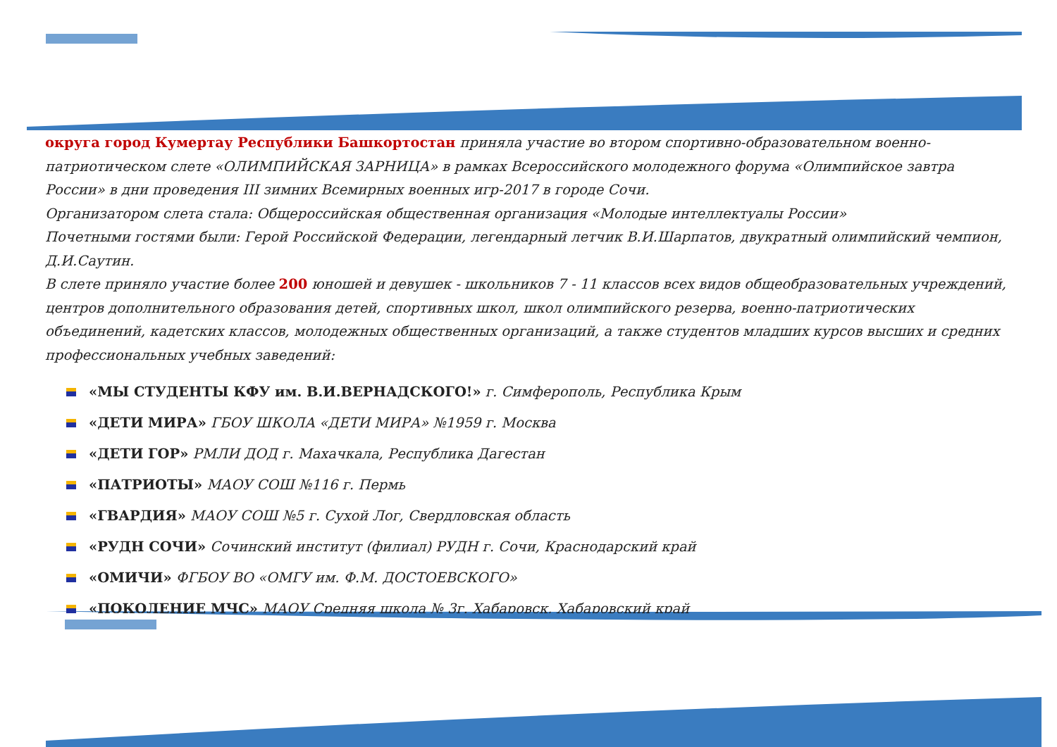округа город Кумертау Республики Башкортостан приняла участие во втором спортивно-образовательном военно-патриотическом слете «ОЛИМПИЙСКАЯ ЗАРНИЦА» в рамках Всероссийского молодежного форума «Олимпийское завтра России» в дни проведения III зимних Всемирных военных игр-2017 в городе Сочи.
Организатором слета стала: Общероссийская общественная организация «Молодые интеллектуалы России»
Почетными гостями были: Герой Российской Федерации, легендарный летчик В.И.Шарпатов, двукратный олимпийский чемпион, Д.И.Саутин.
В слете приняло участие более 200 юношей и девушек - школьников 7 - 11 классов всех видов общеобразовательных учреждений, центров дополнительного образования детей, спортивных школ, школ олимпийского резерва, военно-патриотических объединений, кадетских классов, молодежных общественных организаций, а также студентов младших курсов высших и средних профессиональных учебных заведений:
«МЫ СТУДЕНТЫ КФУ им. В.И.ВЕРНАДСКОГО!» г. Симферополь, Республика Крым
«ДЕТИ МИРА» ГБОУ ШКОЛА «ДЕТИ МИРА» №1959 г. Москва
«ДЕТИ ГОР» РМЛИ ДОД г. Махачкала, Республика Дагестан
«ПАТРИОТЫ» МАОУ СОШ №116 г. Пермь
«ГВАРДИЯ» МАОУ СОШ №5 г. Сухой Лог, Свердловская область
«РУДН СОЧИ» Сочинский институт (филиал) РУДН г. Сочи, Краснодарский край
«ОМИЧИ» ФГБОУ ВО «ОМГУ им. Ф.М. ДОСТОЕВСКОГО»
«ПОКОЛЕНИЕ МЧС» МАОУ Средняя школа № 3г. Хабаровск, Хабаровский край